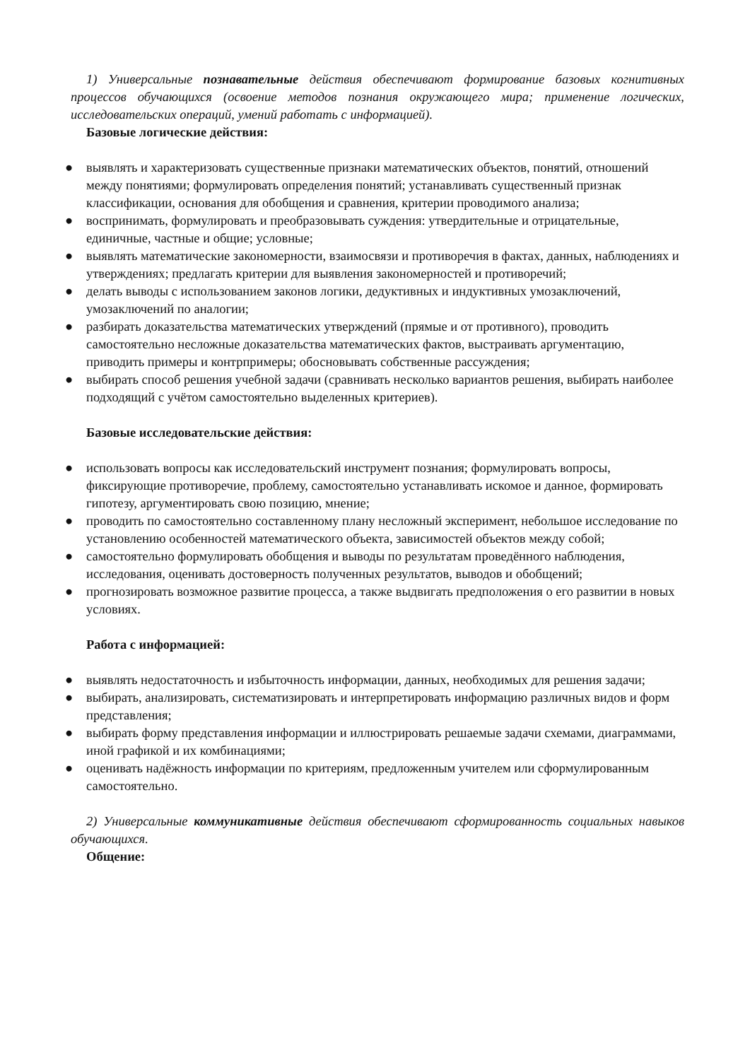1) Универсальные познавательные действия обеспечивают формирование базовых когнитивных процессов обучающихся (освоение методов познания окружающего мира; применение логических, исследовательских операций, умений работать с информацией).
Базовые логические действия:
● выявлять и характеризовать существенные признаки математических объектов, понятий, отношений между понятиями; формулировать определения понятий; устанавливать существенный признак классификации, основания для обобщения и сравнения, критерии проводимого анализа;
● воспринимать, формулировать и преобразовывать суждения: утвердительные и отрицательные, единичные, частные и общие; условные;
● выявлять математические закономерности, взаимосвязи и противоречия в фактах, данных, наблюдениях и утверждениях; предлагать критерии для выявления закономерностей и противоречий;
● делать выводы с использованием законов логики, дедуктивных и индуктивных умозаключений, умозаключений по аналогии;
● разбирать доказательства математических утверждений (прямые и от противного), проводить самостоятельно несложные доказательства математических фактов, выстраивать аргументацию, приводить примеры и контрпримеры; обосновывать собственные рассуждения;
● выбирать способ решения учебной задачи (сравнивать несколько вариантов решения, выбирать наиболее подходящий с учётом самостоятельно выделенных критериев).
Базовые исследовательские действия:
● использовать вопросы как исследовательский инструмент познания; формулировать вопросы, фиксирующие противоречие, проблему, самостоятельно устанавливать искомое и данное, формировать гипотезу, аргументировать свою позицию, мнение;
● проводить по самостоятельно составленному плану несложный эксперимент, небольшое исследование по установлению особенностей математического объекта, зависимостей объектов между собой;
● самостоятельно формулировать обобщения и выводы по результатам проведённого наблюдения, исследования, оценивать достоверность полученных результатов, выводов и обобщений;
● прогнозировать возможное развитие процесса, а также выдвигать предположения о его развитии в новых условиях.
Работа с информацией:
● выявлять недостаточность и избыточность информации, данных, необходимых для решения задачи;
● выбирать, анализировать, систематизировать и интерпретировать информацию различных видов и форм представления;
● выбирать форму представления информации и иллюстрировать решаемые задачи схемами, диаграммами, иной графикой и их комбинациями;
● оценивать надёжность информации по критериям, предложенным учителем или сформулированным самостоятельно.
2) Универсальные коммуникативные действия обеспечивают сформированность социальных навыков обучающихся.
Общение: